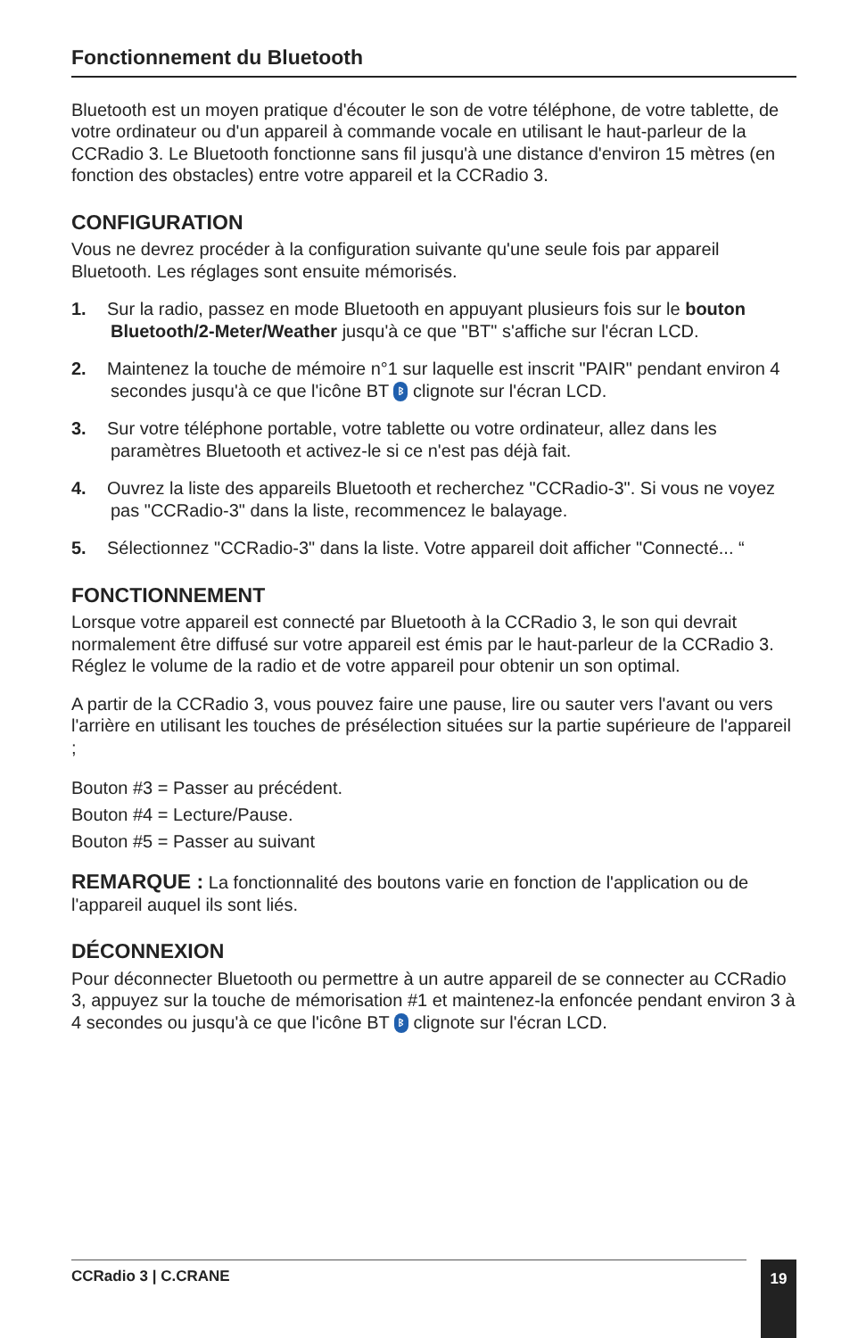Fonctionnement du Bluetooth
Bluetooth est un moyen pratique d'écouter le son de votre téléphone, de votre tablette, de votre ordinateur ou d'un appareil à commande vocale en utilisant le haut-parleur de la CCRadio 3. Le Bluetooth fonctionne sans fil jusqu'à une distance d'environ 15 mètres (en fonction des obstacles) entre votre appareil et la CCRadio 3.
CONFIGURATION
Vous ne devrez procéder à la configuration suivante qu'une seule fois par appareil Bluetooth. Les réglages sont ensuite mémorisés.
1. Sur la radio, passez en mode Bluetooth en appuyant plusieurs fois sur le bouton Bluetooth/2-Meter/Weather jusqu'à ce que "BT" s'affiche sur l'écran LCD.
2. Maintenez la touche de mémoire n°1 sur laquelle est inscrit "PAIR" pendant environ 4 secondes jusqu'à ce que l'icône BT ᛒ clignote sur l'écran LCD.
3. Sur votre téléphone portable, votre tablette ou votre ordinateur, allez dans les paramètres Bluetooth et activez-le si ce n'est pas déjà fait.
4. Ouvrez la liste des appareils Bluetooth et recherchez "CCRadio-3". Si vous ne voyez pas "CCRadio-3" dans la liste, recommencez le balayage.
5. Sélectionnez "CCRadio-3" dans la liste. Votre appareil doit afficher "Connecté... “
FONCTIONNEMENT
Lorsque votre appareil est connecté par Bluetooth à la CCRadio 3, le son qui devrait normalement être diffusé sur votre appareil est émis par le haut-parleur de la CCRadio 3. Réglez le volume de la radio et de votre appareil pour obtenir un son optimal.
A partir de la CCRadio 3, vous pouvez faire une pause, lire ou sauter vers l'avant ou vers l'arrière en utilisant les touches de présélection situées sur la partie supérieure de l'appareil ;
Bouton #3 = Passer au précédent.
Bouton #4 = Lecture/Pause.
Bouton #5 = Passer au suivant
REMARQUE : La fonctionnalité des boutons varie en fonction de l'application ou de l'appareil auquel ils sont liés.
DÉCONNEXION
Pour déconnecter Bluetooth ou permettre à un autre appareil de se connecter au CCRadio 3, appuyez sur la touche de mémorisation #1 et maintenez-la enfoncée pendant environ 3 à 4 secondes ou jusqu'à ce que l'icône BT ᛒ clignote sur l'écran LCD.
CCRadio 3 | C.CRANE 19